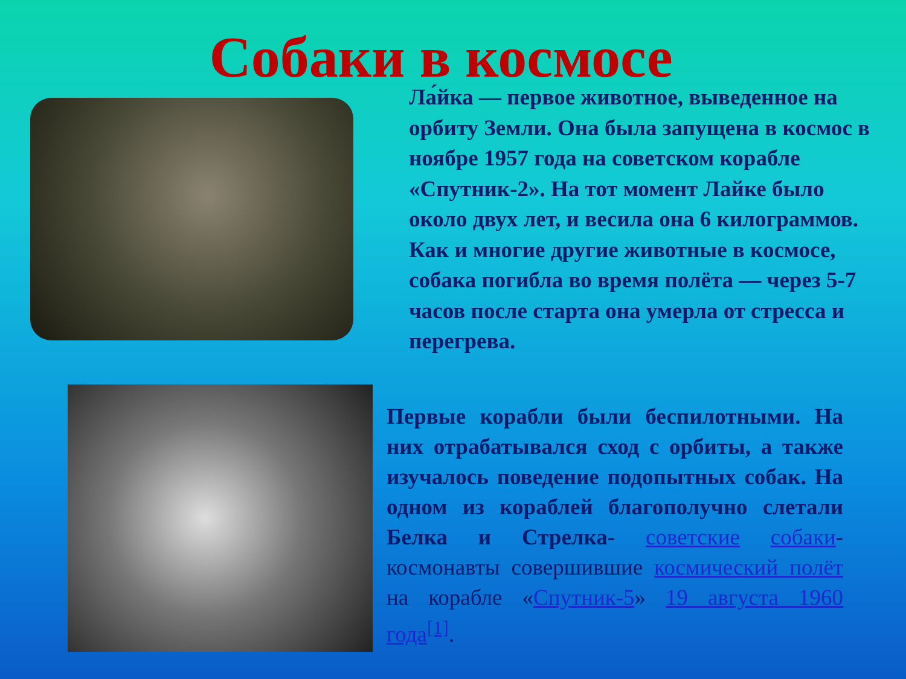Собаки в космосе
Ла́йка — первое животное, выведенное на орбиту Земли. Она была запущена в космос в ноябре 1957 года на советском корабле «Спутник-2». На тот момент Лайке было около двух лет, и весила она 6 килограммов.
Как и многие другие животные в космосе, собака погибла во время полёта — через 5-7 часов после старта она умерла от стресса и перегрева.
Первые корабли были беспилотными. На них отрабатывался сход с орбиты, а также изучалось поведение подопытных собак. На одном из кораблей благополучно слетали Белка и Стрелка- советские собаки-космонавты совершившие космический полёт на корабле «Спутник-5» 19 августа 1960 года<sup>[1]</sup>.